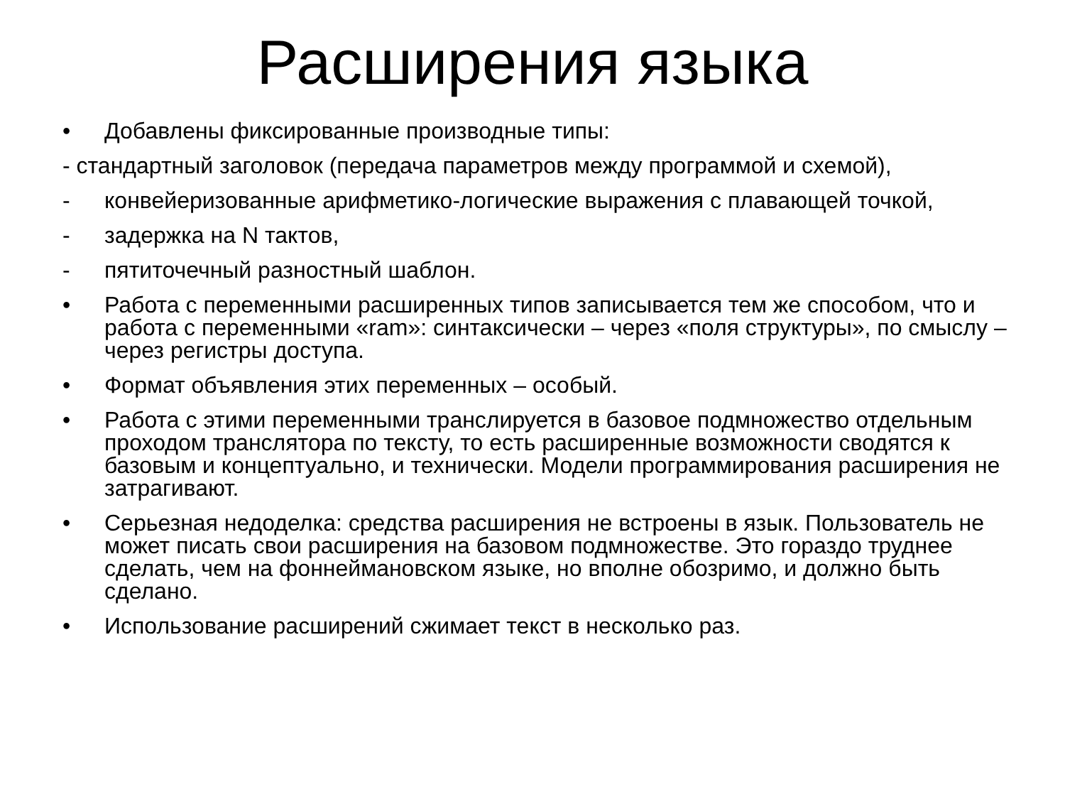Расширения языка
• Добавлены фиксированные производные типы:
- стандартный заголовок (передача параметров между программой и схемой),
- конвейеризованные арифметико-логические выражения с плавающей точкой,
- задержка на N тактов,
- пятиточечный разностный шаблон.
• Работа с переменными расширенных типов записывается тем же способом, что и работа с переменными «ram»: синтаксически – через «поля структуры», по смыслу – через регистры доступа.
• Формат объявления этих переменных – особый.
• Работа с этими переменными транслируется в базовое подмножество отдельным проходом транслятора по тексту, то есть расширенные возможности сводятся к базовым и концептуально, и технически. Модели программирования расширения не затрагивают.
• Серьезная недоделка: средства расширения не встроены в язык. Пользователь не может писать свои расширения на базовом подмножестве. Это гораздо труднее сделать, чем на фоннеймановском языке, но вполне обозримо, и должно быть сделано.
• Использование расширений сжимает текст в несколько раз.